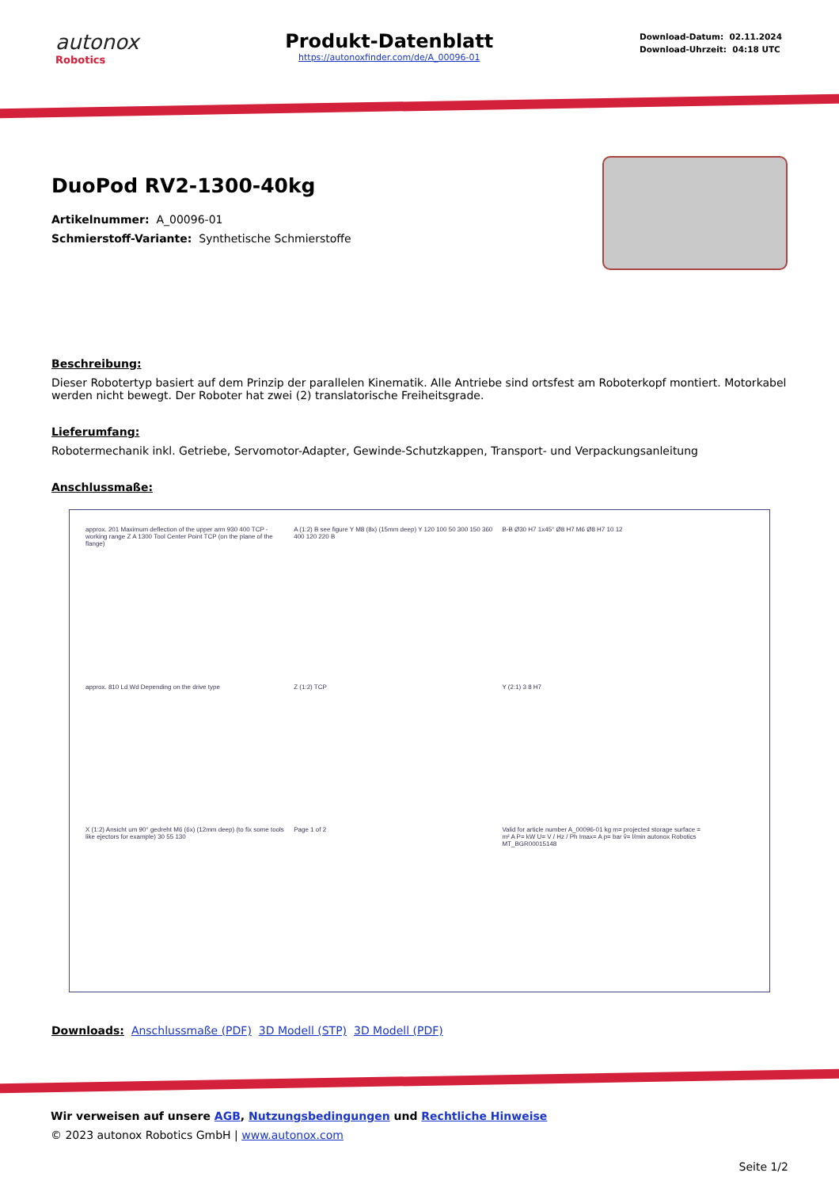autonox
Robotics
Produkt-Datenblatt
https://autonoxfinder.com/de/A_00096-01
Download-Datum: 02.11.2024
Download-Uhrzeit: 04:18 UTC
DuoPod RV2-1300-40kg
Artikelnummer: A_00096-01
Schmierstoff-Variante: Synthetische Schmierstoffe
Beschreibung:
Dieser Robotertyp basiert auf dem Prinzip der parallelen Kinematik. Alle Antriebe sind ortsfest am Roboterkopf montiert. Motorkabel werden nicht bewegt. Der Roboter hat zwei (2) translatorische Freiheitsgrade.
Lieferumfang:
Robotermechanik inkl. Getriebe, Servomotor-Adapter, Gewinde-Schutzkappen, Transport- und Verpackungsanleitung
Anschlussmaße:
approx. 201 Maximum deflection of the upper arm 930 400 TCP - working range Z A 1300 Tool Center Point TCP (on the plane of the flange)
A (1:2) B see figure Y M8 (8x) (15mm deep) Y 120 100 50 300 150 360 400 120 220 B
B-B Ø30 H7 1x45° Ø8 H7 M6 Ø8 H7 10 12
approx. 810 Ld Wd Depending on the drive type
Z (1:2) TCP
Y (2:1) 3 8 H7
X (1:2) Ansicht um 90° gedreht M6 (6x) (12mm deep) (to fix some tools like ejectors for example) 30 55 130
Page 1 of 2
Valid for article number A_00096-01 kg m= projected storage surface = m² A P= kW U= V / Hz / Ph Imax= A p= bar ṽ= l/min autonox Robotics MT_BGR00015148
Downloads: Anschlussmaße (PDF) 3D Modell (STP) 3D Modell (PDF)
Wir verweisen auf unsere AGB, Nutzungsbedingungen und Rechtliche Hinweise
© 2023 autonox Robotics GmbH | www.autonox.com
Seite 1/2